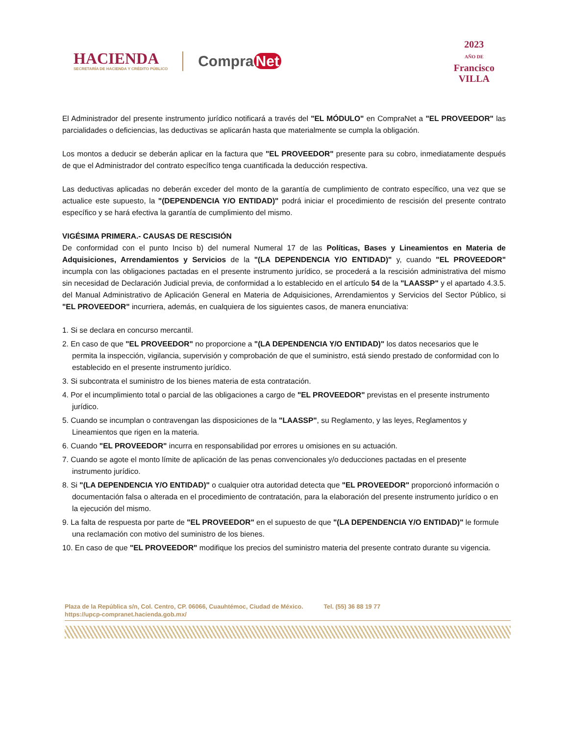HACIENDA
SECRETARÍA DE HACIENDA Y CRÉDITO PÚBLICO
Compra Net
2023
AÑO DE
Francisco
VILLA
El Administrador del presente instrumento jurídico notificará a través del "EL MÓDULO" en CompraNet a "EL PROVEEDOR" las parcialidades o deficiencias, las deductivas se aplicarán hasta que materialmente se cumpla la obligación.
Los montos a deducir se deberán aplicar en la factura que "EL PROVEEDOR" presente para su cobro, inmediatamente después de que el Administrador del contrato específico tenga cuantificada la deducción respectiva.
Las deductivas aplicadas no deberán exceder del monto de la garantía de cumplimiento de contrato específico, una vez que se actualice este supuesto, la "(DEPENDENCIA Y/O ENTIDAD)" podrá iniciar el procedimiento de rescisión del presente contrato específico y se hará efectiva la garantía de cumplimiento del mismo.
VIGÉSIMA PRIMERA.- CAUSAS DE RESCISIÓN
De conformidad con el punto Inciso b) del numeral Numeral 17 de las Políticas, Bases y Lineamientos en Materia de Adquisiciones, Arrendamientos y Servicios de la "(LA DEPENDENCIA Y/O ENTIDAD)" y, cuando "EL PROVEEDOR" incumpla con las obligaciones pactadas en el presente instrumento jurídico, se procederá a la rescisión administrativa del mismo sin necesidad de Declaración Judicial previa, de conformidad a lo establecido en el artículo 54 de la "LAASSP" y el apartado 4.3.5. del Manual Administrativo de Aplicación General en Materia de Adquisiciones, Arrendamientos y Servicios del Sector Público, si "EL PROVEEDOR" incurriera, además, en cualquiera de los siguientes casos, de manera enunciativa:
1. Si se declara en concurso mercantil.
2. En caso de que "EL PROVEEDOR" no proporcione a "(LA DEPENDENCIA Y/O ENTIDAD)" los datos necesarios que le permita la inspección, vigilancia, supervisión y comprobación de que el suministro, está siendo prestado de conformidad con lo establecido en el presente instrumento jurídico.
3. Si subcontrata el suministro de los bienes materia de esta contratación.
4. Por el incumplimiento total o parcial de las obligaciones a cargo de "EL PROVEEDOR" previstas en el presente instrumento jurídico.
5. Cuando se incumplan o contravengan las disposiciones de la "LAASSP", su Reglamento, y las leyes, Reglamentos y Lineamientos que rigen en la materia.
6. Cuando "EL PROVEEDOR" incurra en responsabilidad por errores u omisiones en su actuación.
7. Cuando se agote el monto límite de aplicación de las penas convencionales y/o deducciones pactadas en el presente instrumento jurídico.
8. Si "(LA DEPENDENCIA Y/O ENTIDAD)" o cualquier otra autoridad detecta que "EL PROVEEDOR" proporcionó información o documentación falsa o alterada en el procedimiento de contratación, para la elaboración del presente instrumento jurídico o en la ejecución del mismo.
9. La falta de respuesta por parte de "EL PROVEEDOR" en el supuesto de que "(LA DEPENDENCIA Y/O ENTIDAD)" le formule una reclamación con motivo del suministro de los bienes.
10. En caso de que "EL PROVEEDOR" modifique los precios del suministro materia del presente contrato durante su vigencia.
Plaza de la República s/n, Col. Centro, CP. 06066, Cuauhtémoc, Ciudad de México. Tel. (55) 36 88 19 77
https://upcp-compranet.hacienda.gob.mx/